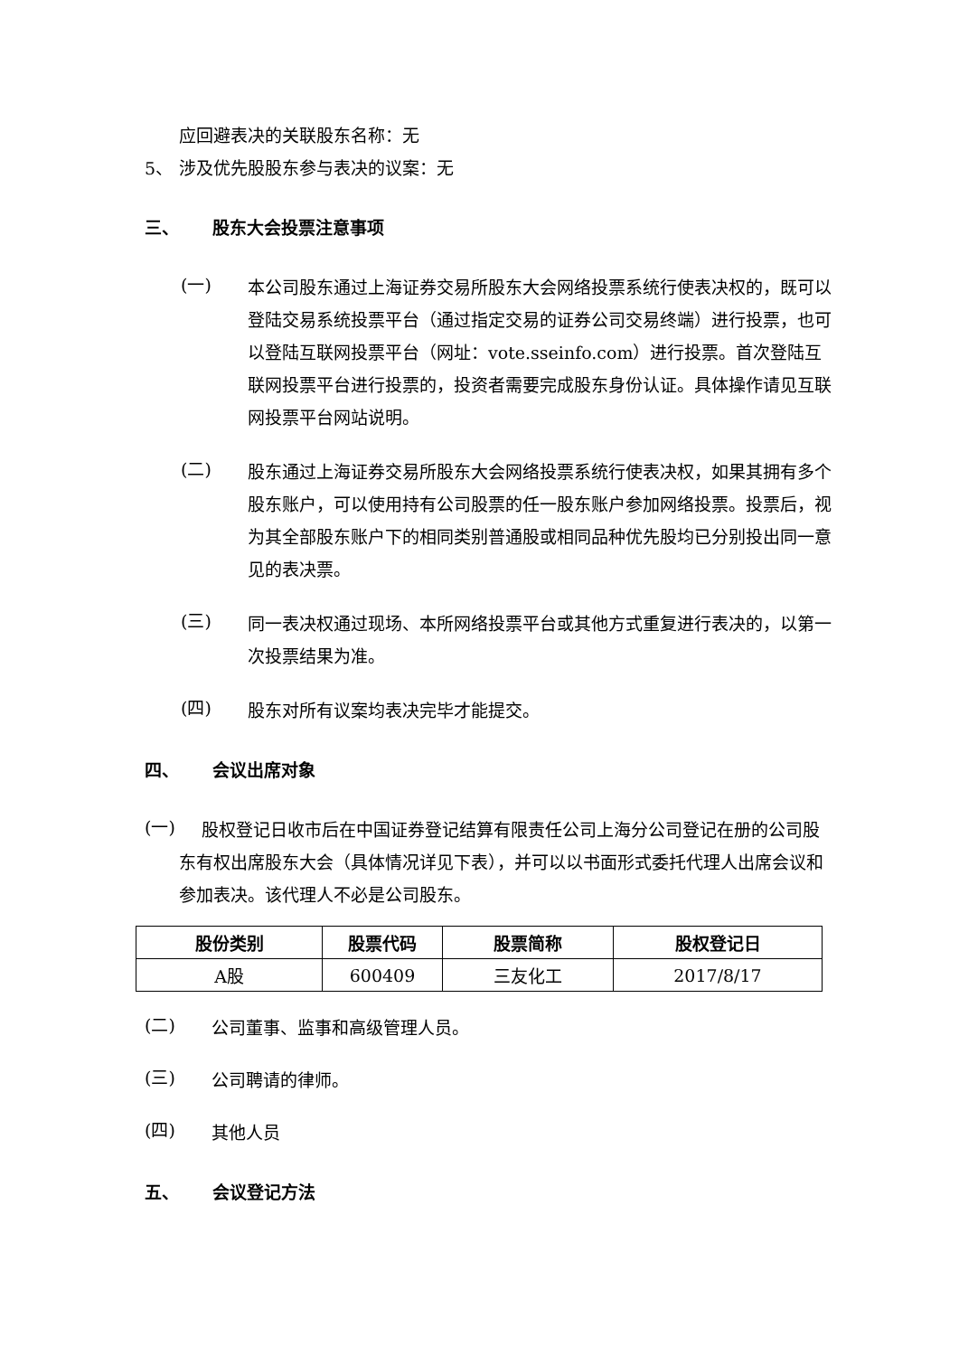应回避表决的关联股东名称：无
5、 涉及优先股股东参与表决的议案：无
三、 股东大会投票注意事项
(一)
本公司股东通过上海证券交易所股东大会网络投票系统行使表决权的，既可以登陆交易系统投票平台（通过指定交易的证券公司交易终端）进行投票，也可以登陆互联网投票平台（网址：vote.sseinfo.com）进行投票。首次登陆互联网投票平台进行投票的，投资者需要完成股东身份认证。具体操作请见互联网投票平台网站说明。
(二)
股东通过上海证券交易所股东大会网络投票系统行使表决权，如果其拥有多个股东账户，可以使用持有公司股票的任一股东账户参加网络投票。投票后，视为其全部股东账户下的相同类别普通股或相同品种优先股均已分别投出同一意见的表决票。
(三)
同一表决权通过现场、本所网络投票平台或其他方式重复进行表决的，以第一次投票结果为准。
(四)
股东对所有议案均表决完毕才能提交。
四、 会议出席对象
(一)
　 股权登记日收市后在中国证券登记结算有限责任公司上海分公司登记在册的公司股东有权出席股东大会（具体情况详见下表），并可以以书面形式委托代理人出席会议和参加表决。该代理人不必是公司股东。
| 股份类别 | 股票代码 | 股票简称 | 股权登记日 |
| --- | --- | --- | --- |
| A股 | 600409 | 三友化工 | 2017/8/17 |
(二)
公司董事、监事和高级管理人员。
(三)
公司聘请的律师。
(四)
其他人员
五、 会议登记方法